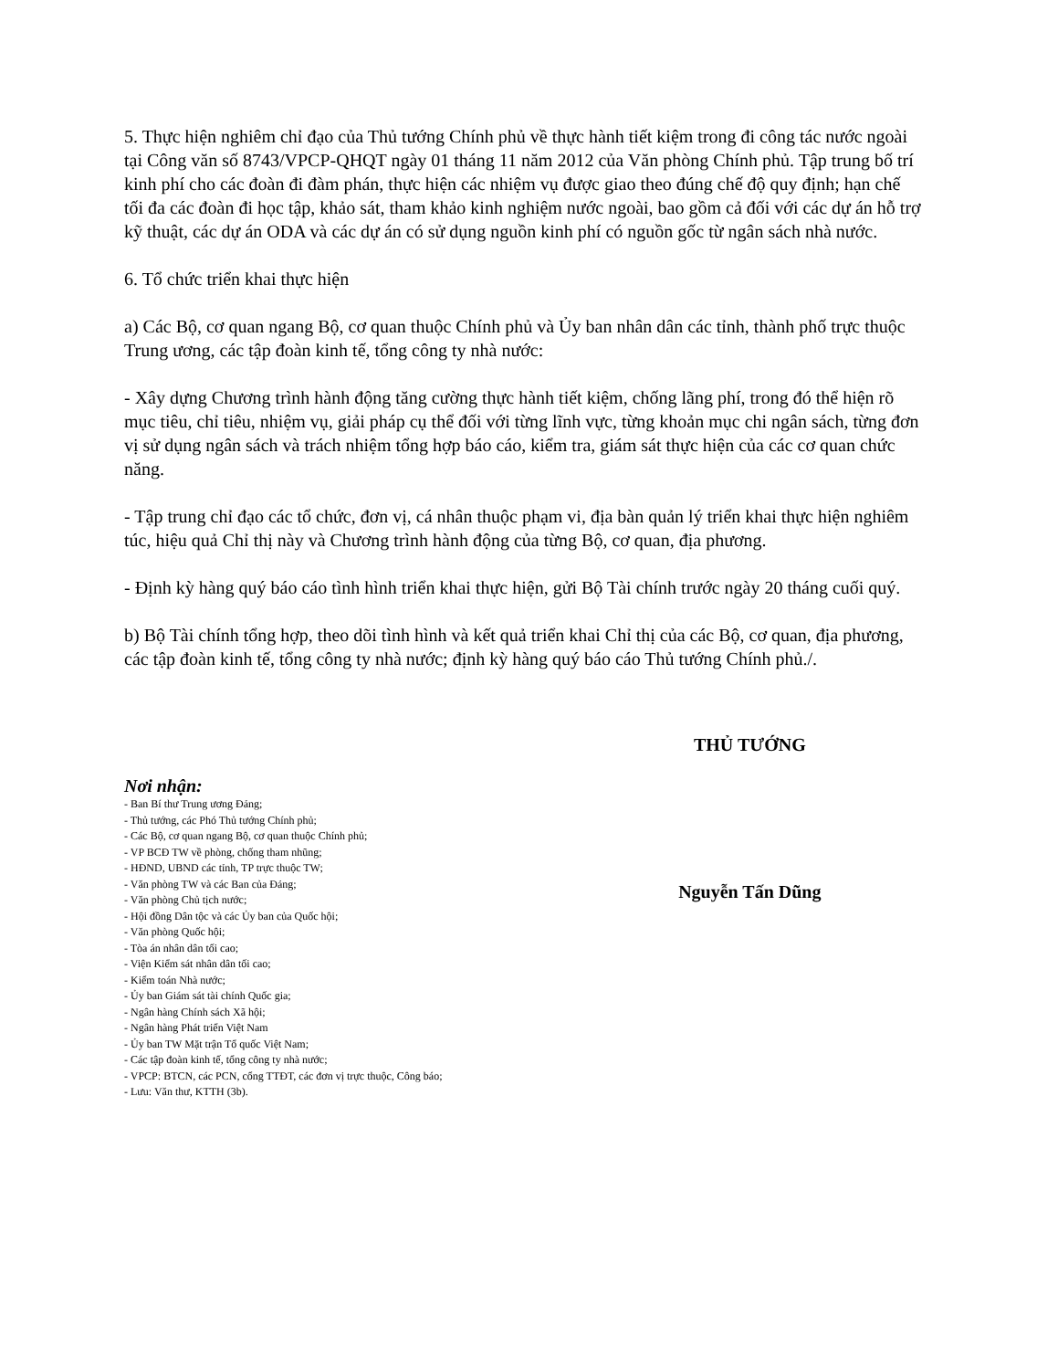5. Thực hiện nghiêm chỉ đạo của Thủ tướng Chính phủ về thực hành tiết kiệm trong đi công tác nước ngoài tại Công văn số 8743/VPCP-QHQT ngày 01 tháng 11 năm 2012 của Văn phòng Chính phủ. Tập trung bố trí kinh phí cho các đoàn đi đàm phán, thực hiện các nhiệm vụ được giao theo đúng chế độ quy định; hạn chế tối đa các đoàn đi học tập, khảo sát, tham khảo kinh nghiệm nước ngoài, bao gồm cả đối với các dự án hỗ trợ kỹ thuật, các dự án ODA và các dự án có sử dụng nguồn kinh phí có nguồn gốc từ ngân sách nhà nước.
6. Tổ chức triển khai thực hiện
a) Các Bộ, cơ quan ngang Bộ, cơ quan thuộc Chính phủ và Ủy ban nhân dân các tỉnh, thành phố trực thuộc Trung ương, các tập đoàn kinh tế, tổng công ty nhà nước:
- Xây dựng Chương trình hành động tăng cường thực hành tiết kiệm, chống lãng phí, trong đó thể hiện rõ mục tiêu, chỉ tiêu, nhiệm vụ, giải pháp cụ thể đối với từng lĩnh vực, từng khoản mục chi ngân sách, từng đơn vị sử dụng ngân sách và trách nhiệm tổng hợp báo cáo, kiểm tra, giám sát thực hiện của các cơ quan chức năng.
- Tập trung chỉ đạo các tổ chức, đơn vị, cá nhân thuộc phạm vi, địa bàn quản lý triển khai thực hiện nghiêm túc, hiệu quả Chỉ thị này và Chương trình hành động của từng Bộ, cơ quan, địa phương.
- Định kỳ hàng quý báo cáo tình hình triển khai thực hiện, gửi Bộ Tài chính trước ngày 20 tháng cuối quý.
b) Bộ Tài chính tổng hợp, theo dõi tình hình và kết quả triển khai Chỉ thị của các Bộ, cơ quan, địa phương, các tập đoàn kinh tế, tổng công ty nhà nước; định kỳ hàng quý báo cáo Thủ tướng Chính phủ./.
| Nơi nhận: - Ban Bí thư Trung ương Đảng; - Thủ tướng, các Phó Thủ tướng Chính phủ; - Các Bộ, cơ quan ngang Bộ, cơ quan thuộc Chính phủ; - VP BCĐ TW về phòng, chống tham nhũng; - HĐND, UBND các tỉnh, TP trực thuộc TW; - Văn phòng TW và các Ban của Đảng; - Văn phòng Chủ tịch nước; - Hội đồng Dân tộc và các Ủy ban của Quốc hội; - Văn phòng Quốc hội; - Tòa án nhân dân tối cao; - Viện Kiểm sát nhân dân tối cao; - Kiểm toán Nhà nước; - Ủy ban Giám sát tài chính Quốc gia; - Ngân hàng Chính sách Xã hội; - Ngân hàng Phát triển Việt Nam - Ủy ban TW Mặt trận Tổ quốc Việt Nam; - Các tập đoàn kinh tế, tổng công ty nhà nước; - VPCP: BTCN, các PCN, cổng TTĐT, các đơn vị trực thuộc, Công báo; - Lưu: Văn thư, KTTH (3b). | THỦ TƯỚNG Nguyễn Tấn Dũng |